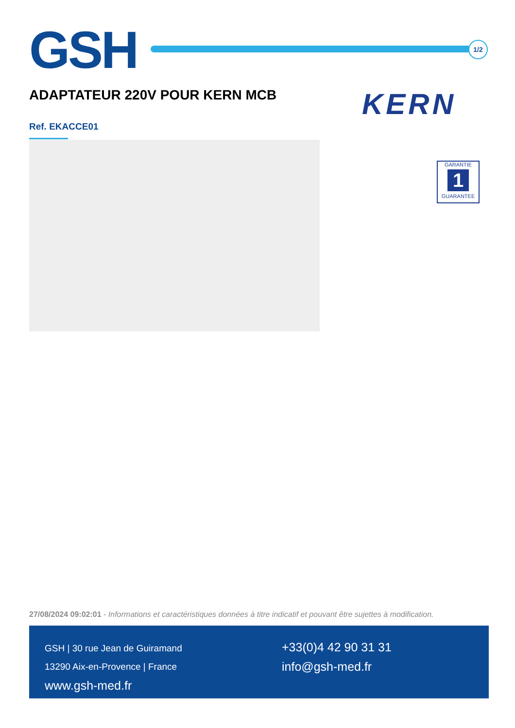GSH
1/2
ADAPTATEUR 220V POUR KERN MCB
Ref. EKACCE01
KERN
GARANTIE
1
GUARANTEE
27/08/2024 09:02:01 - Informations et caractéristiques données à titre indicatif et pouvant être sujettes à modification.
GSH | 30 rue Jean de Guiramand
13290 Aix-en-Provence | France
www.gsh-med.fr
+33(0)4 42 90 31 31
info@gsh-med.fr